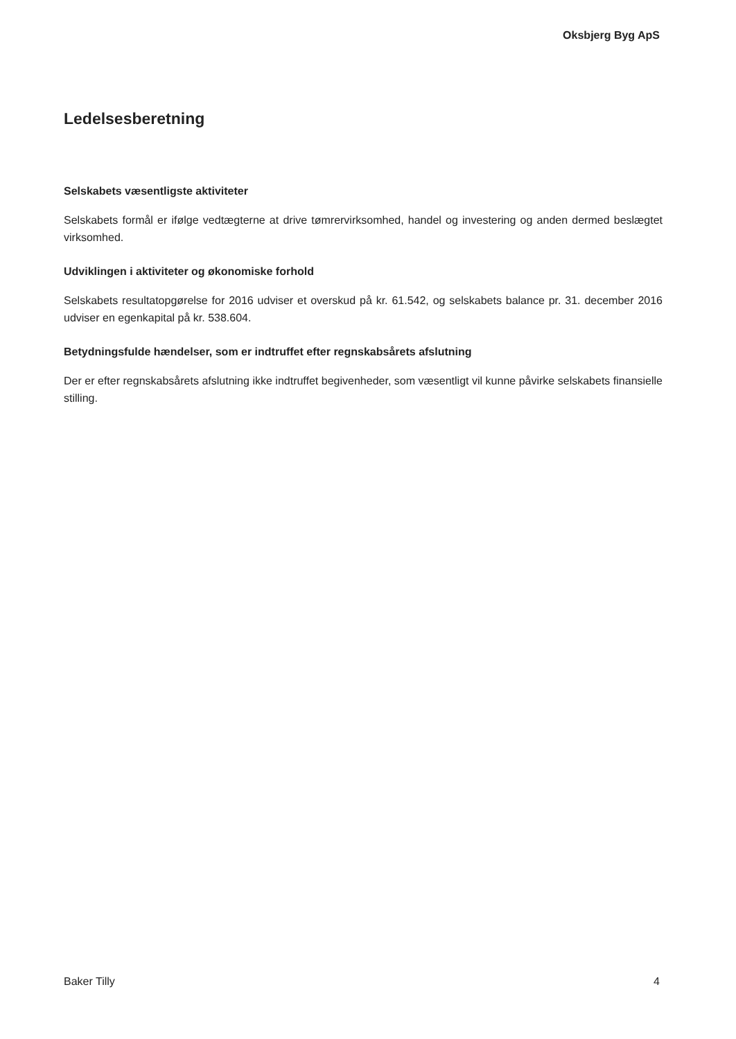Oksbjerg Byg ApS
Ledelsesberetning
Selskabets væsentligste aktiviteter
Selskabets formål er ifølge vedtægterne at drive tømrervirksomhed, handel og investering og anden dermed beslægtet virksomhed.
Udviklingen i aktiviteter og økonomiske forhold
Selskabets resultatopgørelse for 2016 udviser et overskud på kr. 61.542, og selskabets balance pr. 31. december 2016 udviser en egenkapital på kr. 538.604.
Betydningsfulde hændelser, som er indtruffet efter regnskabsårets afslutning
Der er efter regnskabsårets afslutning ikke indtruffet begivenheder, som væsentligt vil kunne påvirke selskabets finansielle stilling.
Baker Tilly 4